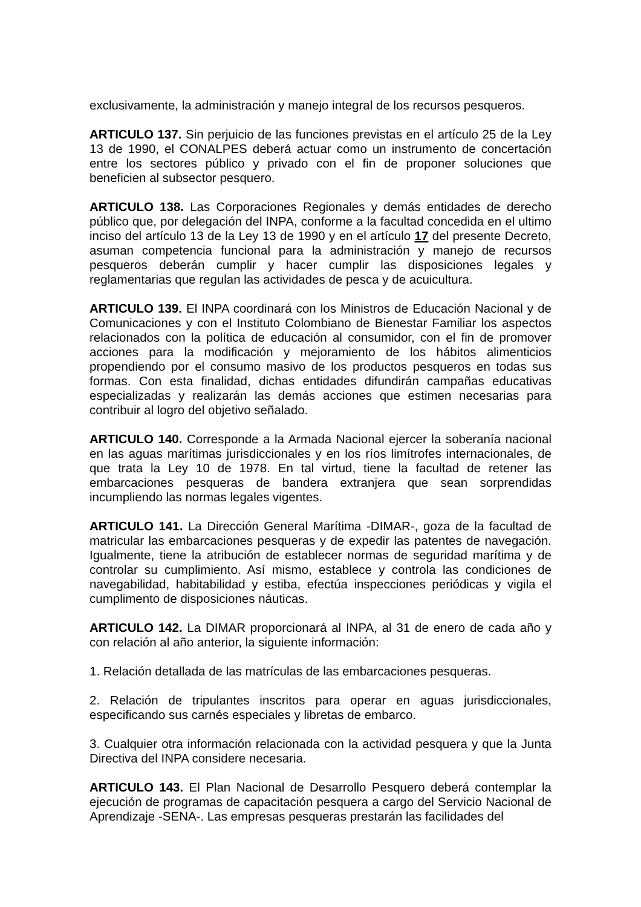exclusivamente, la administración y manejo integral de los recursos pesqueros.
ARTICULO 137. Sin perjuicio de las funciones previstas en el artículo 25 de la Ley 13 de 1990, el CONALPES deberá actuar como un instrumento de concertación entre los sectores público y privado con el fin de proponer soluciones que beneficien al subsector pesquero.
ARTICULO 138. Las Corporaciones Regionales y demás entidades de derecho público que, por delegación del INPA, conforme a la facultad concedida en el ultimo inciso del artículo 13 de la Ley 13 de 1990 y en el artículo 17 del presente Decreto, asuman competencia funcional para la administración y manejo de recursos pesqueros deberán cumplir y hacer cumplir las disposiciones legales y reglamentarias que regulan las actividades de pesca y de acuicultura.
ARTICULO 139. El INPA coordinará con los Ministros de Educación Nacional y de Comunicaciones y con el Instituto Colombiano de Bienestar Familiar los aspectos relacionados con la política de educación al consumidor, con el fin de promover acciones para la modificación y mejoramiento de los hábitos alimenticios propendiendo por el consumo masivo de los productos pesqueros en todas sus formas. Con esta finalidad, dichas entidades difundirán campañas educativas especializadas y realizarán las demás acciones que estimen necesarias para contribuir al logro del objetivo señalado.
ARTICULO 140. Corresponde a la Armada Nacional ejercer la soberanía nacional en las aguas marítimas jurisdiccionales y en los ríos limítrofes internacionales, de que trata la Ley 10 de 1978. En tal virtud, tiene la facultad de retener las embarcaciones pesqueras de bandera extranjera que sean sorprendidas incumpliendo las normas legales vigentes.
ARTICULO 141. La Dirección General Marítima -DIMAR-, goza de la facultad de matricular las embarcaciones pesqueras y de expedir las patentes de navegación. Igualmente, tiene la atribución de establecer normas de seguridad marítima y de controlar su cumplimiento. Así mismo, establece y controla las condiciones de navegabilidad, habitabilidad y estiba, efectúa inspecciones periódicas y vigila el cumplimento de disposiciones náuticas.
ARTICULO 142. La DIMAR proporcionará al INPA, al 31 de enero de cada año y con relación al año anterior, la siguiente información:
1. Relación detallada de las matrículas de las embarcaciones pesqueras.
2. Relación de tripulantes inscritos para operar en aguas jurisdiccionales, especificando sus carnés especiales y libretas de embarco.
3. Cualquier otra información relacionada con la actividad pesquera y que la Junta Directiva del INPA considere necesaria.
ARTICULO 143. El Plan Nacional de Desarrollo Pesquero deberá contemplar la ejecución de programas de capacitación pesquera a cargo del Servicio Nacional de Aprendizaje -SENA-. Las empresas pesqueras prestarán las facilidades del